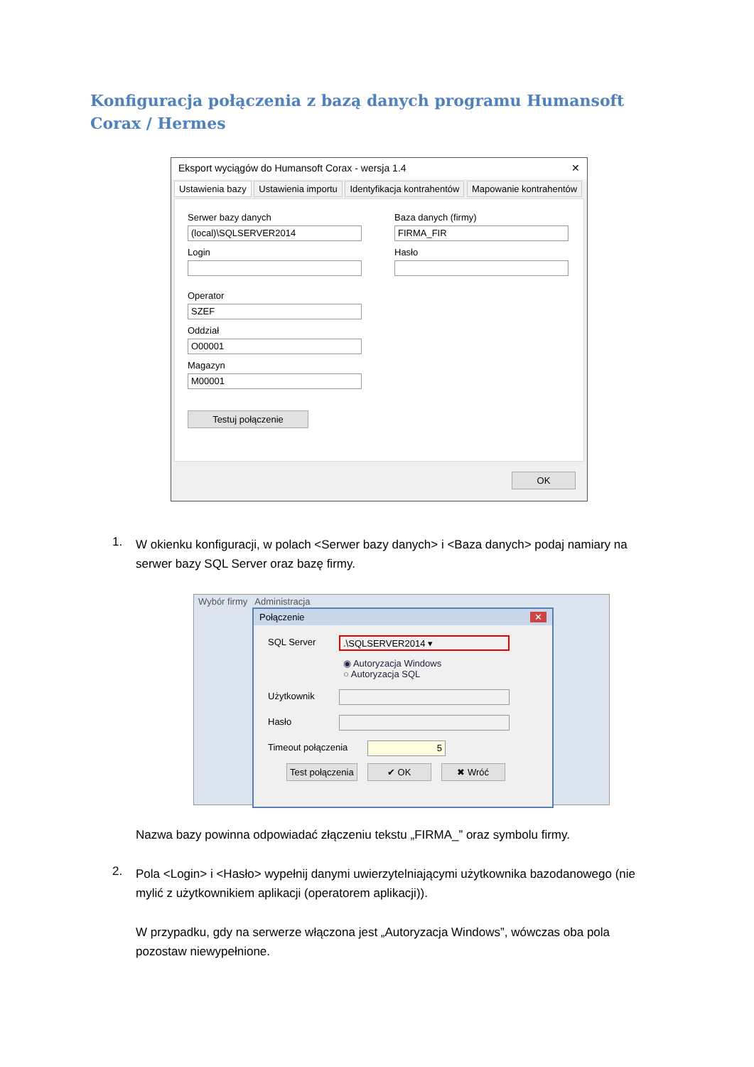Konfiguracja połączenia z bazą danych programu Humansoft Corax / Hermes
Eksport wyciągów do Humansoft Corax - wersja 1.4 ✕
Ustawienia bazy Ustawienia importu Identyfikacja kontrahentów Mapowanie kontrahentów
Serwer bazy danych
(local)\SQLSERVER2014
Login
Operator
SZEF
Oddział
O00001
Magazyn
M00001
Testuj połączenie
Baza danych (firmy)
FIRMA_FIR
Hasło
OK
Wybór firmy Administracja
Połączenie ✕
SQL Server
.\SQLSERVER2014 ▾
◉ Autoryzacja Windows
○ Autoryzacja SQL
Użytkownik
Hasło
Timeout połączenia
5
Test połączenia ✔ OK ✖ Wróć
1.
W okienku konfiguracji, w polach <Serwer bazy danych> i <Baza danych> podaj namiary na serwer bazy SQL Server oraz bazę firmy.
Nazwa bazy powinna odpowiadać złączeniu tekstu „FIRMA_” oraz symbolu firmy.
2.
Pola <Login> i <Hasło> wypełnij danymi uwierzytelniającymi użytkownika bazodanowego (nie mylić z użytkownikiem aplikacji (operatorem aplikacji)).
W przypadku, gdy na serwerze włączona jest „Autoryzacja Windows”, wówczas oba pola pozostaw niewypełnione.